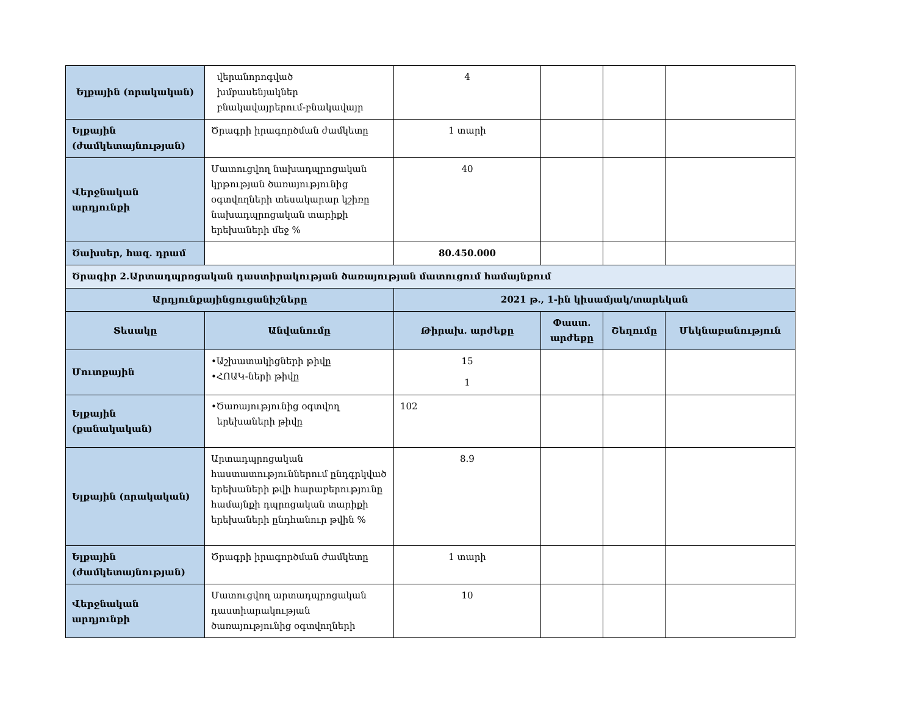| Ելքային (որակական) | վերանորոգված խմբասենյակներ բնակավայրերում-բնակավայր | 4 | | | |
| Ելքային (ժամկետայնության) | Ծրագրի իրագործման ժամկետը | 1 տարի | | | |
| Վերջնական արդյունքի | Մատուցվող նախադպրոցական կրթության ծառայությունից օգտվողների տեսակարար կշիռը նախադպրոցական տարիքի երեխաների մեջ % | 40 | | | |
| Ծախսեր, հազ. դրամ | | 80.450.000 | | | |
| Ծրագիր 2.Արտադպրոցական դաստիրակության ծառայության մատուցում համայնքում | | | | | |
| Արդյունքայինցուցանիշները | | 2021 թ., 1-ին կիսամյակ/տարեկան | | | |
| Տեսակը | Անվանումը | Թիրախ. արժեքը | Փաստ. արժեքը | Շեղումը | Մեկնաբանություն |
| Մուտքային | •Աշխատակիցների թիվը •ՀՈԱԿ-ների թիվը | 15 1 | | | |
| Ելքային (քանակական) | •Ծառայությունից օգտվող երեխաների թիվը | 102 | | | |
| Ելքային (որակական) | Արտադպրոցական հաստատություններում ընդգրկված երեխաների թվի հարաբերությունը համայնքի դպրոցական տարիքի երեխաների ընդհանուր թվին % | 8.9 | | | |
| Ելքային (ժամկետայնության) | Ծրագրի իրագործման ժամկետը | 1 տարի | | | |
| Վերջնական արդյունքի | Մատուցվող արտադպրոցական դաստիարակության ծառայությունից օգտվողների | 10 | | | |